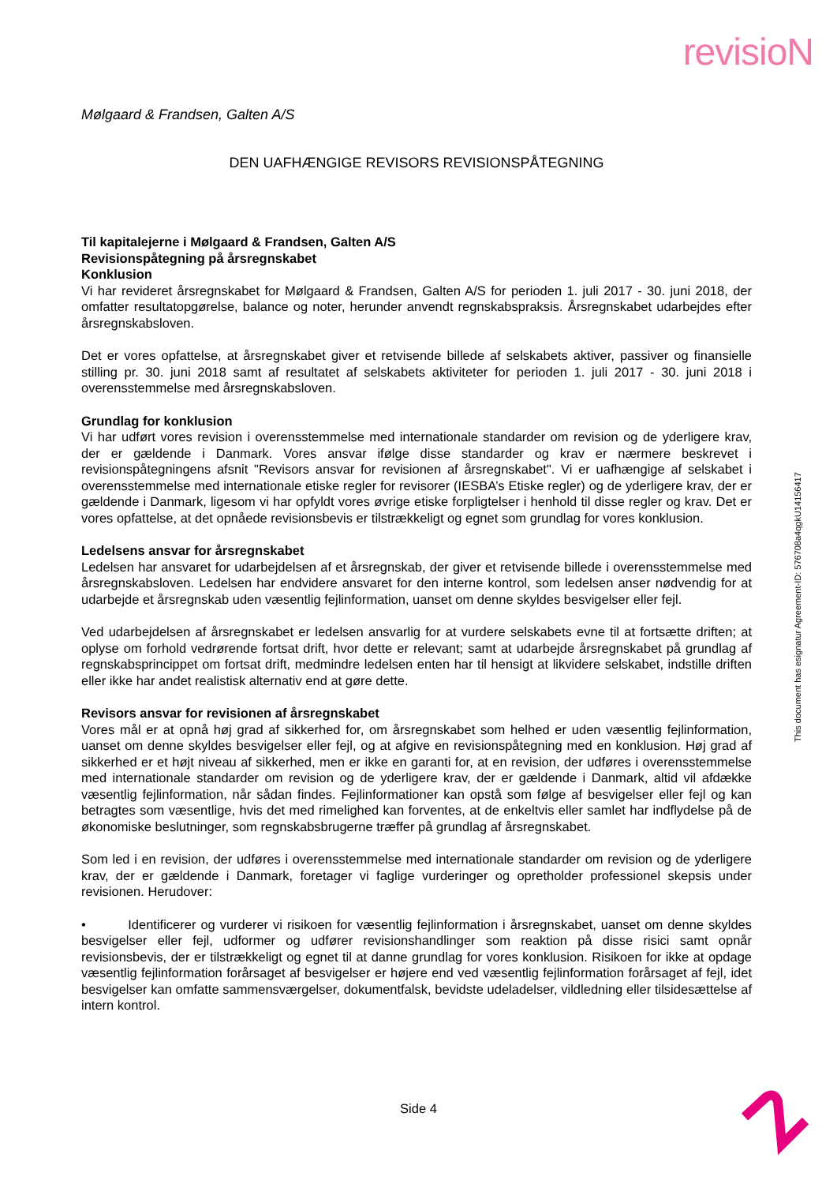revisioN
Mølgaard & Frandsen, Galten A/S
DEN UAFHÆNGIGE REVISORS REVISIONSPÅTEGNING
Til kapitalejerne i Mølgaard & Frandsen, Galten A/S
Revisionspåtegning på årsregnskabet
Konklusion
Vi har revideret årsregnskabet for Mølgaard & Frandsen, Galten A/S for perioden 1. juli 2017 - 30. juni 2018, der omfatter resultatopgørelse, balance og noter, herunder anvendt regnskabspraksis. Årsregnskabet udarbejdes efter årsregnskabsloven.
Det er vores opfattelse, at årsregnskabet giver et retvisende billede af selskabets aktiver, passiver og finansielle stilling pr. 30. juni 2018 samt af resultatet af selskabets aktiviteter for perioden 1. juli 2017 - 30. juni 2018 i overensstemmelse med årsregnskabsloven.
Grundlag for konklusion
Vi har udført vores revision i overensstemmelse med internationale standarder om revision og de yderligere krav, der er gældende i Danmark. Vores ansvar ifølge disse standarder og krav er nærmere beskrevet i revisionspåtegningens afsnit "Revisors ansvar for revisionen af årsregnskabet". Vi er uafhængige af selskabet i overensstemmelse med internationale etiske regler for revisorer (IESBA’s Etiske regler) og de yderligere krav, der er gældende i Danmark, ligesom vi har opfyldt vores øvrige etiske forpligtelser i henhold til disse regler og krav. Det er vores opfattelse, at det opnåede revisionsbevis er tilstrækkeligt og egnet som grundlag for vores konklusion.
Ledelsens ansvar for årsregnskabet
Ledelsen har ansvaret for udarbejdelsen af et årsregnskab, der giver et retvisende billede i overensstemmelse med årsregnskabsloven. Ledelsen har endvidere ansvaret for den interne kontrol, som ledelsen anser nødvendig for at udarbejde et årsregnskab uden væsentlig fejlinformation, uanset om denne skyldes besvigelser eller fejl.
Ved udarbejdelsen af årsregnskabet er ledelsen ansvarlig for at vurdere selskabets evne til at fortsætte driften; at oplyse om forhold vedrørende fortsat drift, hvor dette er relevant; samt at udarbejde årsregnskabet på grundlag af regnskabsprincippet om fortsat drift, medmindre ledelsen enten har til hensigt at likvidere selskabet, indstille driften eller ikke har andet realistisk alternativ end at gøre dette.
Revisors ansvar for revisionen af årsregnskabet
Vores mål er at opnå høj grad af sikkerhed for, om årsregnskabet som helhed er uden væsentlig fejlinformation, uanset om denne skyldes besvigelser eller fejl, og at afgive en revisionspåtegning med en konklusion. Høj grad af sikkerhed er et højt niveau af sikkerhed, men er ikke en garanti for, at en revision, der udføres i overensstemmelse med internationale standarder om revision og de yderligere krav, der er gældende i Danmark, altid vil afdække væsentlig fejlinformation, når sådan findes. Fejlinformationer kan opstå som følge af besvigelser eller fejl og kan betragtes som væsentlige, hvis det med rimelighed kan forventes, at de enkeltvis eller samlet har indflydelse på de økonomiske beslutninger, som regnskabsbrugerne træffer på grundlag af årsregnskabet.
Som led i en revision, der udføres i overensstemmelse med internationale standarder om revision og de yderligere krav, der er gældende i Danmark, foretager vi faglige vurderinger og opretholder professionel skepsis under revisionen. Herudover:
• Identificerer og vurderer vi risikoen for væsentlig fejlinformation i årsregnskabet, uanset om denne skyldes besvigelser eller fejl, udformer og udfører revisionshandlinger som reaktion på disse risici samt opnår revisionsbevis, der er tilstrækkeligt og egnet til at danne grundlag for vores konklusion. Risikoen for ikke at opdage væsentlig fejlinformation forårsaget af besvigelser er højere end ved væsentlig fejlinformation forårsaget af fejl, idet besvigelser kan omfatte sammensværgelser, dokumentfalsk, bevidste udeladelser, vildledning eller tilsidesættelse af intern kontrol.
This document has esignatur Agreement-ID: 576708a4qgkU14156417
Side 4